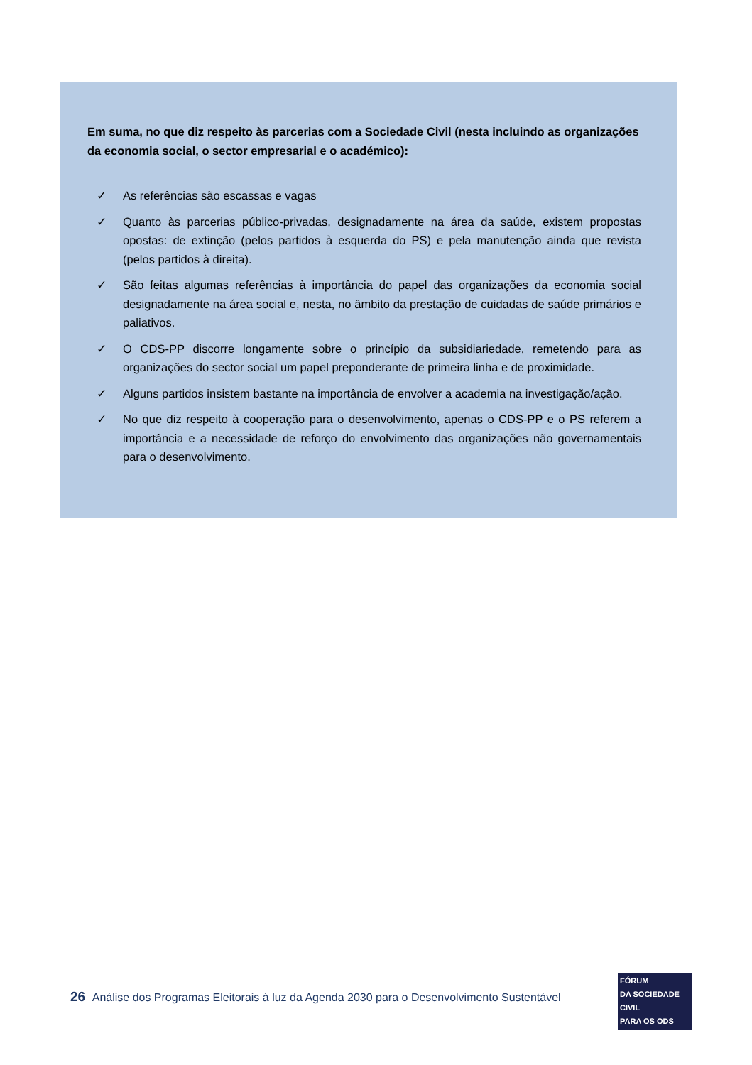Em suma, no que diz respeito às parcerias com a Sociedade Civil (nesta incluindo as organizações da economia social, o sector empresarial e o académico):
✓ As referências são escassas e vagas
✓ Quanto às parcerias público-privadas, designadamente na área da saúde, existem propostas opostas: de extinção (pelos partidos à esquerda do PS) e pela manutenção ainda que revista (pelos partidos à direita).
✓ São feitas algumas referências à importância do papel das organizações da economia social designadamente na área social e, nesta, no âmbito da prestação de cuidadas de saúde primários e paliativos.
✓ O CDS-PP discorre longamente sobre o princípio da subsidiariedade, remetendo para as organizações do sector social um papel preponderante de primeira linha e de proximidade.
✓ Alguns partidos insistem bastante na importância de envolver a academia na investigação/ação.
✓ No que diz respeito à cooperação para o desenvolvimento, apenas o CDS-PP e o PS referem a importância e a necessidade de reforço do envolvimento das organizações não governamentais para o desenvolvimento.
26 Análise dos Programas Eleitorais à luz da Agenda 2030 para o Desenvolvimento Sustentável
FÓRUM
DA SOCIEDADE CIVIL
PARA OS ODS